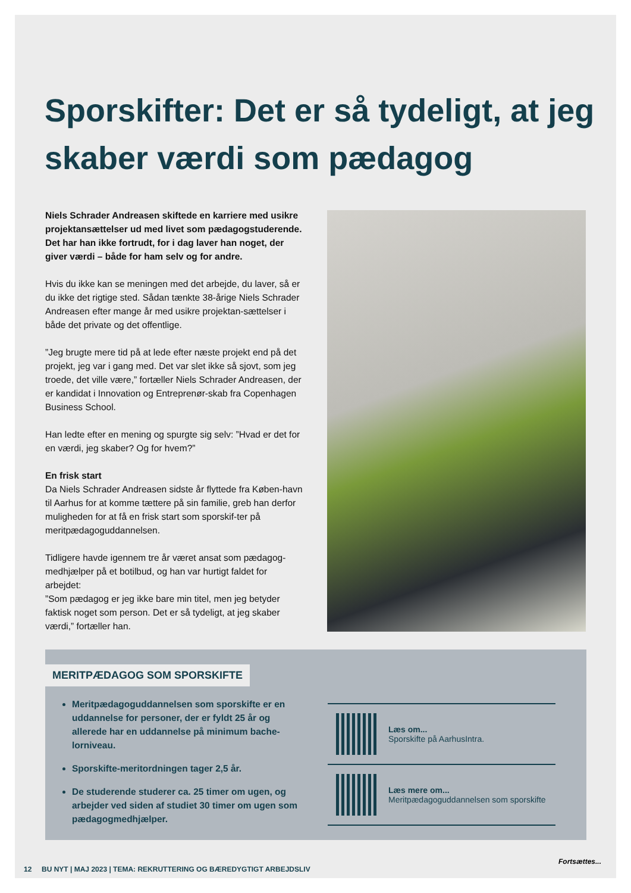Sporskifter: Det er så tydeligt, at jeg skaber værdi som pædagog
Niels Schrader Andreasen skiftede en karriere med usikre projektansættelser ud med livet som pædagogstuderende. Det har han ikke fortrudt, for i dag laver han noget, der giver værdi – både for ham selv og for andre.
Hvis du ikke kan se meningen med det arbejde, du laver, så er du ikke det rigtige sted. Sådan tænkte 38-årige Niels Schrader Andreasen efter mange år med usikre projektan-sættelser i både det private og det offentlige.
”Jeg brugte mere tid på at lede efter næste projekt end på det projekt, jeg var i gang med. Det var slet ikke så sjovt, som jeg troede, det ville være,” fortæller Niels Schrader Andreasen, der er kandidat i Innovation og Entreprenør-skab fra Copenhagen Business School.
Han ledte efter en mening og spurgte sig selv: ”Hvad er det for en værdi, jeg skaber? Og for hvem?”
En frisk start
Da Niels Schrader Andreasen sidste år flyttede fra Køben-havn til Aarhus for at komme tættere på sin familie, greb han derfor muligheden for at få en frisk start som sporskif-ter på meritpædagoguddannelsen.
Tidligere havde igennem tre år været ansat som pædagog-medhjælper på et botilbud, og han var hurtigt faldet for arbejdet:
”Som pædagog er jeg ikke bare min titel, men jeg betyder faktisk noget som person. Det er så tydeligt, at jeg skaber værdi,” fortæller han.
MERITPÆDAGOG SOM SPORSKIFTE
Meritpædagoguddannelsen som sporskifte er en uddannelse for personer, der er fyldt 25 år og allerede har en uddannelse på minimum bache-lorniveau.
Sporskifte-meritordningen tager 2,5 år.
De studerende studerer ca. 25 timer om ugen, og arbejder ved siden af studiet 30 timer om ugen som pædagogmedhjælper.
Læs om...
Sporskifte på AarhusIntra.
Læs mere om...
Meritpædagoguddannelsen som sporskifte
Fortsættes...
12 BU NYT | MAJ 2023 | TEMA: REKRUTTERING OG BÆREDYGTIGT ARBEJDSLIV